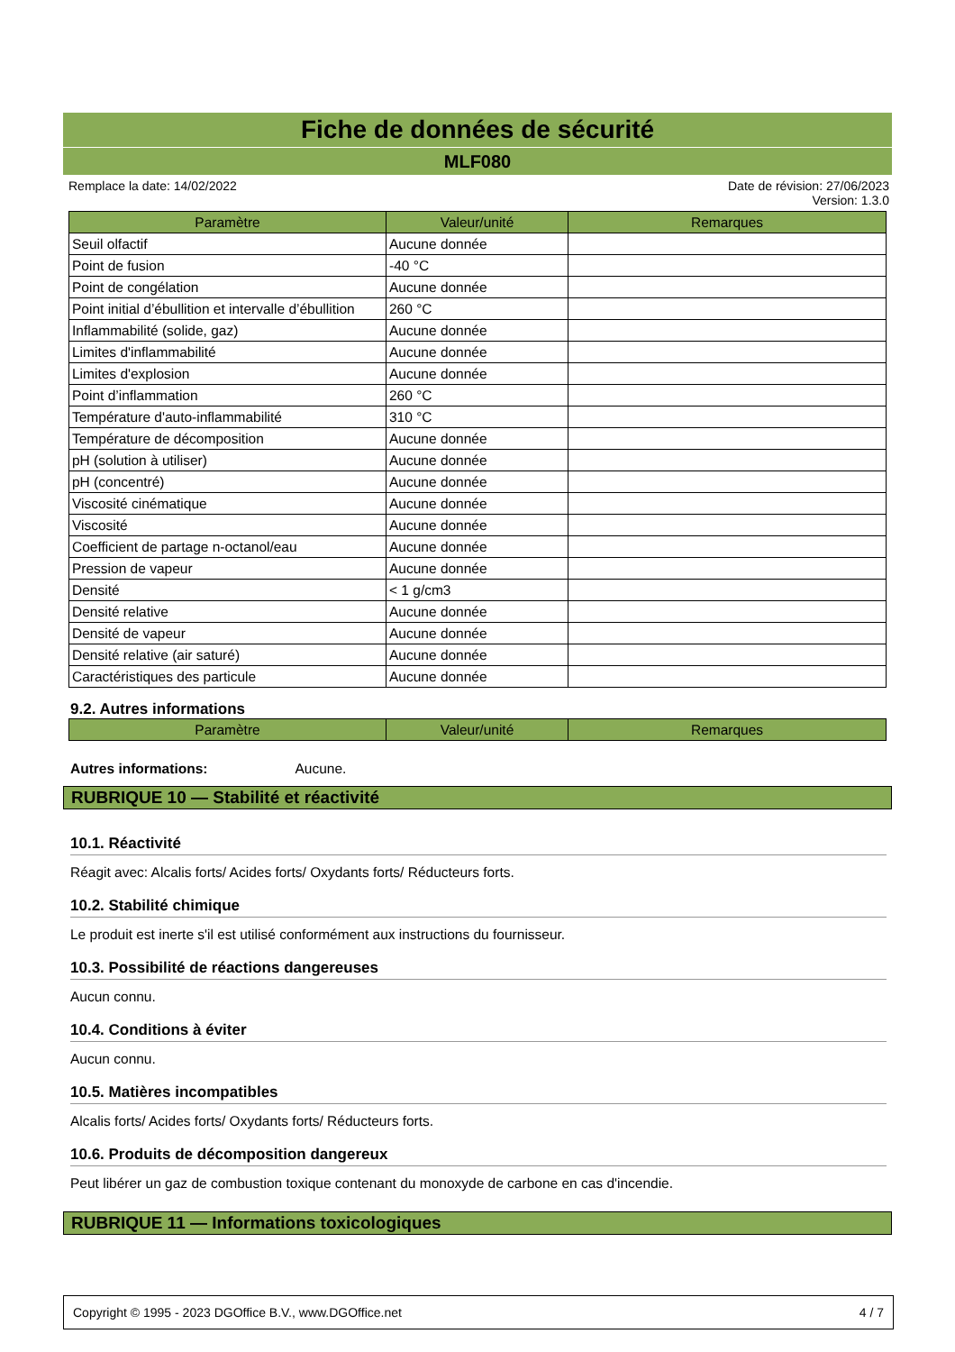Fiche de données de sécurité
MLF080
Remplace la date: 14/02/2022 Date de révision: 27/06/2023
Version: 1.3.0
| Paramètre | Valeur/unité | Remarques |
| --- | --- | --- |
| Seuil olfactif | Aucune donnée | |
| Point de fusion | -40 °C | |
| Point de congélation | Aucune donnée | |
| Point initial d’ébullition et intervalle d’ébullition | 260 °C | |
| Inflammabilité (solide, gaz) | Aucune donnée | |
| Limites d'inflammabilité | Aucune donnée | |
| Limites d'explosion | Aucune donnée | |
| Point d’inflammation | 260 °C | |
| Température d'auto-inflammabilité | 310 °C | |
| Température de décomposition | Aucune donnée | |
| pH (solution à utiliser) | Aucune donnée | |
| pH (concentré) | Aucune donnée | |
| Viscosité cinématique | Aucune donnée | |
| Viscosité | Aucune donnée | |
| Coefficient de partage n-octanol/eau | Aucune donnée | |
| Pression de vapeur | Aucune donnée | |
| Densité | < 1 g/cm3 | |
| Densité relative | Aucune donnée | |
| Densité de vapeur | Aucune donnée | |
| Densité relative (air saturé) | Aucune donnée | |
| Caractéristiques des particule | Aucune donnée | |
9.2. Autres informations
| Paramètre | Valeur/unité | Remarques |
| --- | --- | --- |
Autres informations: Aucune.
RUBRIQUE 10 — Stabilité et réactivité
10.1. Réactivité
Réagit avec: Alcalis forts/ Acides forts/ Oxydants forts/ Réducteurs forts.
10.2. Stabilité chimique
Le produit est inerte s'il est utilisé conformément aux instructions du fournisseur.
10.3. Possibilité de réactions dangereuses
Aucun connu.
10.4. Conditions à éviter
Aucun connu.
10.5. Matières incompatibles
Alcalis forts/ Acides forts/ Oxydants forts/ Réducteurs forts.
10.6. Produits de décomposition dangereux
Peut libérer un gaz de combustion toxique contenant du monoxyde de carbone en cas d'incendie.
RUBRIQUE 11 — Informations toxicologiques
Copyright © 1995 - 2023 DGOffice B.V., www.DGOffice.net 4 / 7